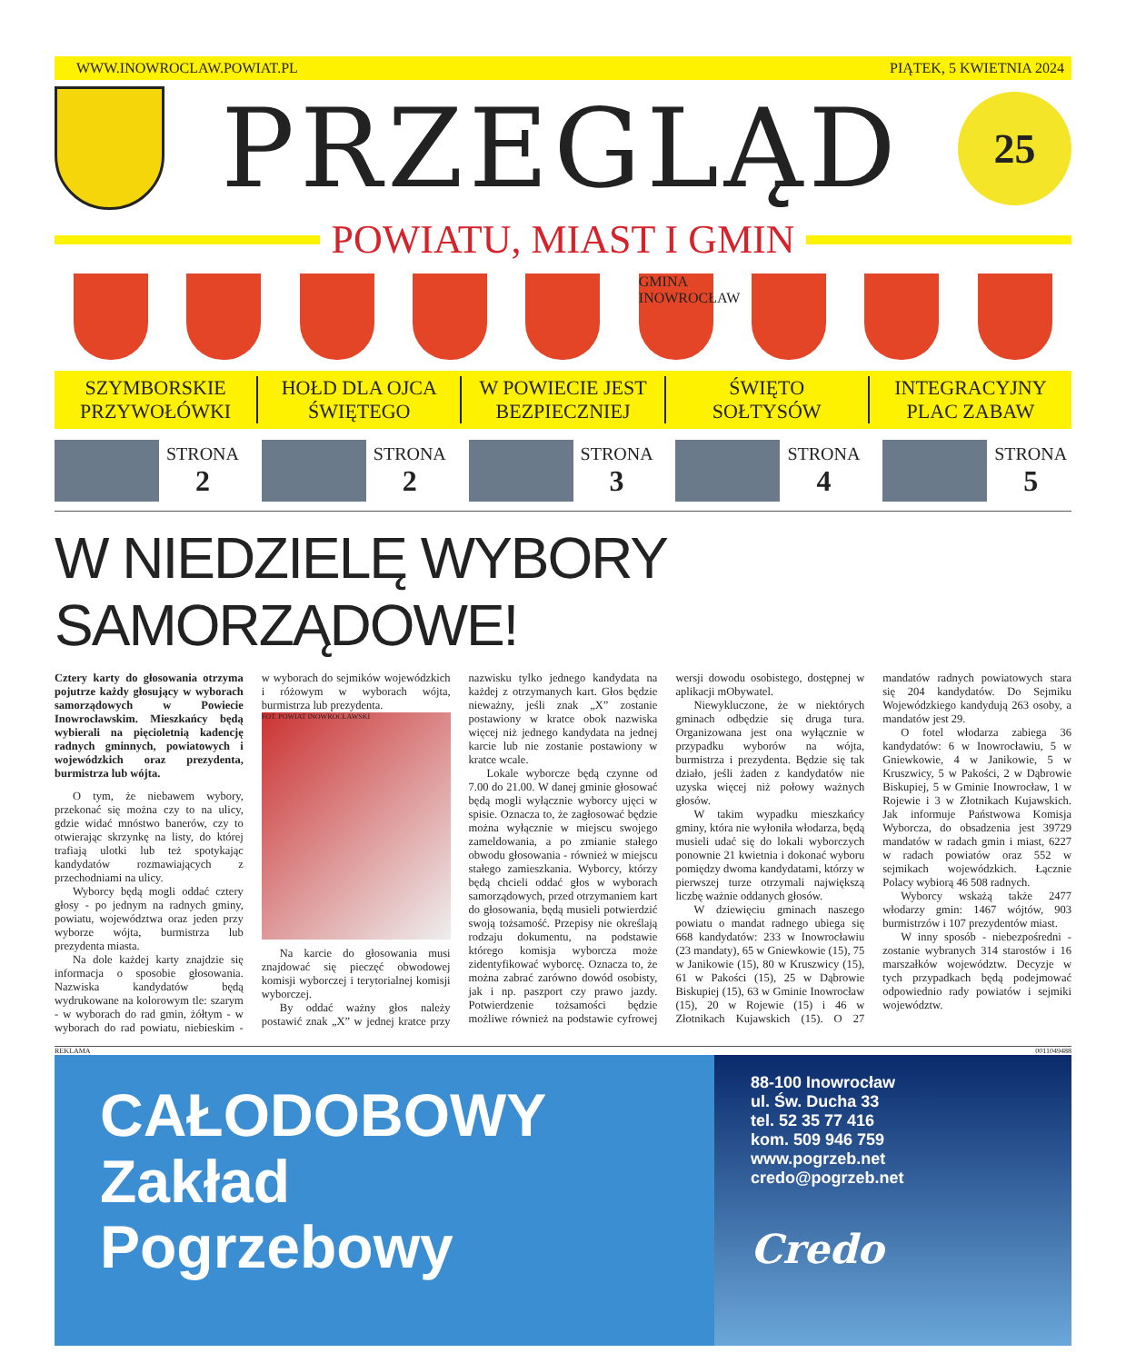WWW.INOWROCLAW.POWIAT.PL PIĄTEK, 5 KWIETNIA 2024
PRZEGLĄD
25
POWIATU, MIAST I GMIN
GMINA INOWROCŁAW
SZYMBORSKIE
PRZYWOŁÓWKI
HOŁD DLA OJCA
ŚWIĘTEGO
W POWIECIE JEST
BEZPIECZNIEJ
ŚWIĘTO
SOŁTYSÓW
INTEGRACYJNY
PLAC ZABAW
STRONA
2
STRONA
2
STRONA
3
STRONA
4
STRONA
5
W NIEDZIELĘ WYBORY SAMORZĄDOWE!
Cztery karty do głosowania otrzyma pojutrze każdy głosujący w wyborach samorządowych w Powiecie Inowrocławskim. Mieszkańcy będą wybierali na pięcioletnią kadencję radnych gminnych, powiatowych i wojewódzkich oraz prezydenta, burmistrza lub wójta.
O tym, że niebawem wybory, przekonać się można czy to na ulicy, gdzie widać mnóstwo banerów, czy to otwierając skrzynkę na listy, do której trafiają ulotki lub też spotykając kandydatów rozmawiających z przechodniami na ulicy.
Wyborcy będą mogli oddać cztery głosy - po jednym na radnych gminy, powiatu, województwa oraz jeden przy wyborze wójta, burmistrza lub prezydenta miasta.
Na dole każdej karty znajdzie się informacja o sposobie głosowania. Nazwiska kandydatów będą wydrukowane na kolorowym tle: szarym - w wyborach do rad gmin, żółtym - w wyborach do rad powiatu, niebieskim - w wyborach do sejmików wojewódzkich i różowym w wyborach wójta, burmistrza lub prezydenta.
FOT. POWIAT INOWROCŁAWSKI
Na karcie do głosowania musi znajdować się pieczęć obwodowej komisji wyborczej i terytorialnej komisji wyborczej.
By oddać ważny głos należy postawić znak „X” w jednej kratce przy nazwisku tylko jednego kandydata na każdej z otrzymanych kart. Głos będzie nieważny, jeśli znak „X” zostanie postawiony w kratce obok nazwiska więcej niż jednego kandydata na jednej karcie lub nie zostanie postawiony w kratce wcale.
Lokale wyborcze będą czynne od 7.00 do 21.00. W danej gminie głosować będą mogli wyłącznie wyborcy ujęci w spisie. Oznacza to, że zagłosować będzie można wyłącznie w miejscu swojego zameldowania, a po zmianie stałego obwodu głosowania - również w miejscu stałego zamieszkania. Wyborcy, którzy będą chcieli oddać głos w wyborach samorządowych, przed otrzymaniem kart do głosowania, będą musieli potwierdzić swoją tożsamość. Przepisy nie określają rodzaju dokumentu, na podstawie którego komisja wyborcza może zidentyfikować wyborcę. Oznacza to, że można zabrać zarówno dowód osobisty, jak i np. paszport czy prawo jazdy. Potwierdzenie tożsamości będzie możliwe również na podstawie cyfrowej wersji dowodu osobistego, dostępnej w aplikacji mObywatel.
Niewykluczone, że w niektórych gminach odbędzie się druga tura. Organizowana jest ona wyłącznie w przypadku wyborów na wójta, burmistrza i prezydenta. Będzie się tak działo, jeśli żaden z kandydatów nie uzyska więcej niż połowy ważnych głosów.
W takim wypadku mieszkańcy gminy, która nie wyłoniła włodarza, będą musieli udać się do lokali wyborczych ponownie 21 kwietnia i dokonać wyboru pomiędzy dwoma kandydatami, którzy w pierwszej turze otrzymali największą liczbę ważnie oddanych głosów.
W dziewięciu gminach naszego powiatu o mandat radnego ubiega się 668 kandydatów: 233 w Inowrocławiu (23 mandaty), 65 w Gniewkowie (15), 75 w Janikowie (15), 80 w Kruszwicy (15), 61 w Pakości (15), 25 w Dąbrowie Biskupiej (15), 63 w Gminie Inowrocław (15), 20 w Rojewie (15) i 46 w Złotnikach Kujawskich (15). O 27 mandatów radnych powiatowych stara się 204 kandydatów. Do Sejmiku Wojewódzkiego kandydują 263 osoby, a mandatów jest 29.
O fotel włodarza zabiega 36 kandydatów: 6 w Inowrocławiu, 5 w Gniewkowie, 4 w Janikowie, 5 w Kruszwicy, 5 w Pakości, 2 w Dąbrowie Biskupiej, 5 w Gminie Inowrocław, 1 w Rojewie i 3 w Złotnikach Kujawskich. Jak informuje Państwowa Komisja Wyborcza, do obsadzenia jest 39729 mandatów w radach gmin i miast, 6227 w radach powiatów oraz 552 w sejmikach wojewódzkich. Łącznie Polacy wybiorą 46 508 radnych.
Wyborcy wskażą także 2477 włodarzy gmin: 1467 wójtów, 903 burmistrzów i 107 prezydentów miast.
W inny sposób - niebezpośredni - zostanie wybranych 314 starostów i 16 marszałków województw. Decyzje w tych przypadkach będą podejmować odpowiednio rady powiatów i sejmiki województw.
REKLAMA 0011049488
CAŁODOBOWY
Zakład
Pogrzebowy
88-100 Inowrocław
ul. Św. Ducha 33
tel. 52 35 77 416
kom. 509 946 759
www.pogrzeb.net
credo@pogrzeb.net
Credo